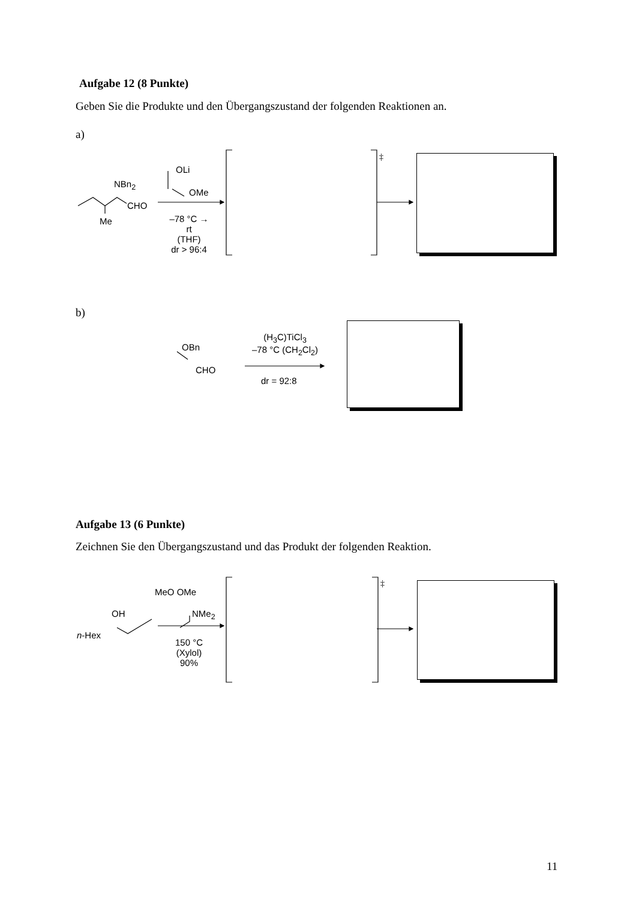Aufgabe 12 (8 Punkte)
Geben Sie die Produkte und den Übergangszustand der folgenden Reaktionen an.
a)
NBn<sub>2</sub>
CHO
Me
OLi
OMe
–78 °C → rt
(THF)
dr > 96:4
‡
b)
OBn
CHO
(H<sub>3</sub>C)TiCl<sub>3</sub>
–78 °C (CH<sub>2</sub>Cl<sub>2</sub>)
dr = 92:8
Aufgabe 13 (6 Punkte)
Zeichnen Sie den Übergangszustand und das Produkt der folgenden Reaktion.
MeO OMe
NMe<sub>2</sub>
OH
n-Hex
150 °C
(Xylol)
90%
‡
11